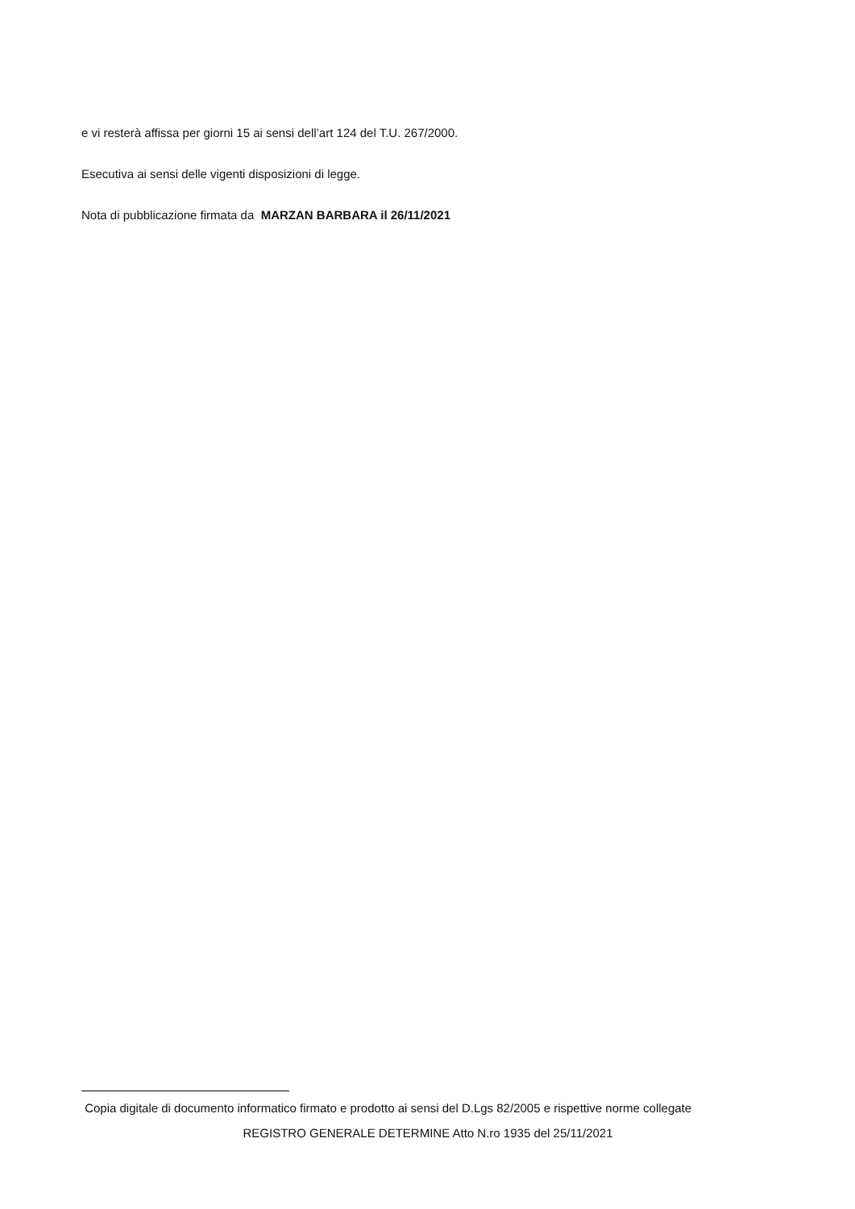e vi resterà affissa per giorni 15 ai sensi dell’art 124 del T.U. 267/2000.
Esecutiva ai sensi delle vigenti disposizioni di legge.
Nota di pubblicazione firmata da MARZAN BARBARA il 26/11/2021
Copia digitale di documento informatico firmato e prodotto ai sensi del D.Lgs 82/2005 e rispettive norme collegate
REGISTRO GENERALE DETERMINE Atto N.ro 1935 del 25/11/2021